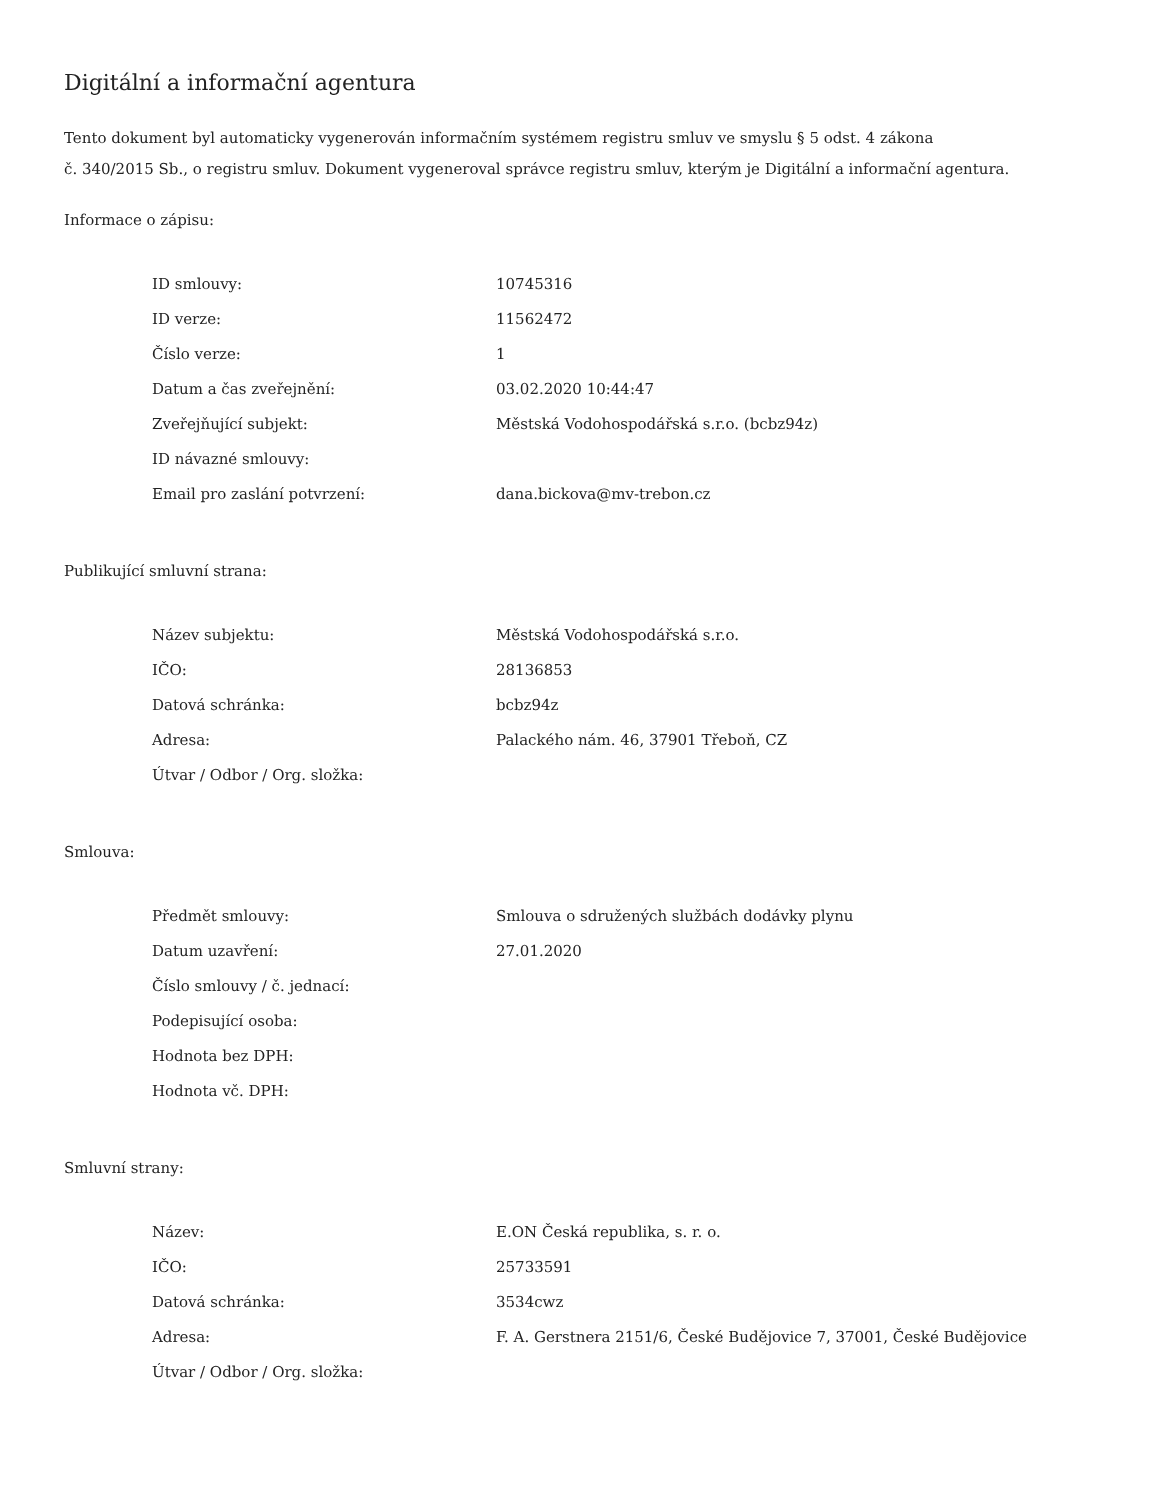Digitální a informační agentura
Tento dokument byl automaticky vygenerován informačním systémem registru smluv ve smyslu § 5 odst. 4 zákona
č. 340/2015 Sb., o registru smluv. Dokument vygeneroval správce registru smluv, kterým je Digitální a informační agentura.
Informace o zápisu:
| ID smlouvy: | 10745316 |
| ID verze: | 11562472 |
| Číslo verze: | 1 |
| Datum a čas zveřejnění: | 03.02.2020 10:44:47 |
| Zveřejňující subjekt: | Městská Vodohospodářská s.r.o. (bcbz94z) |
| ID návazné smlouvy: | |
| Email pro zaslání potvrzení: | dana.bickova@mv-trebon.cz |
Publikující smluvní strana:
| Název subjektu: | Městská Vodohospodářská s.r.o. |
| IČO: | 28136853 |
| Datová schránka: | bcbz94z |
| Adresa: | Palackého nám. 46, 37901 Třeboň, CZ |
| Útvar / Odbor / Org. složka: | |
Smlouva:
| Předmět smlouvy: | Smlouva o sdružených službách dodávky plynu |
| Datum uzavření: | 27.01.2020 |
| Číslo smlouvy / č. jednací: | |
| Podepisující osoba: | |
| Hodnota bez DPH: | |
| Hodnota vč. DPH: | |
Smluvní strany:
| Název: | E.ON Česká republika, s. r. o. |
| IČO: | 25733591 |
| Datová schránka: | 3534cwz |
| Adresa: | F. A. Gerstnera 2151/6, České Budějovice 7, 37001, České Budějovice |
| Útvar / Odbor / Org. složka: | |